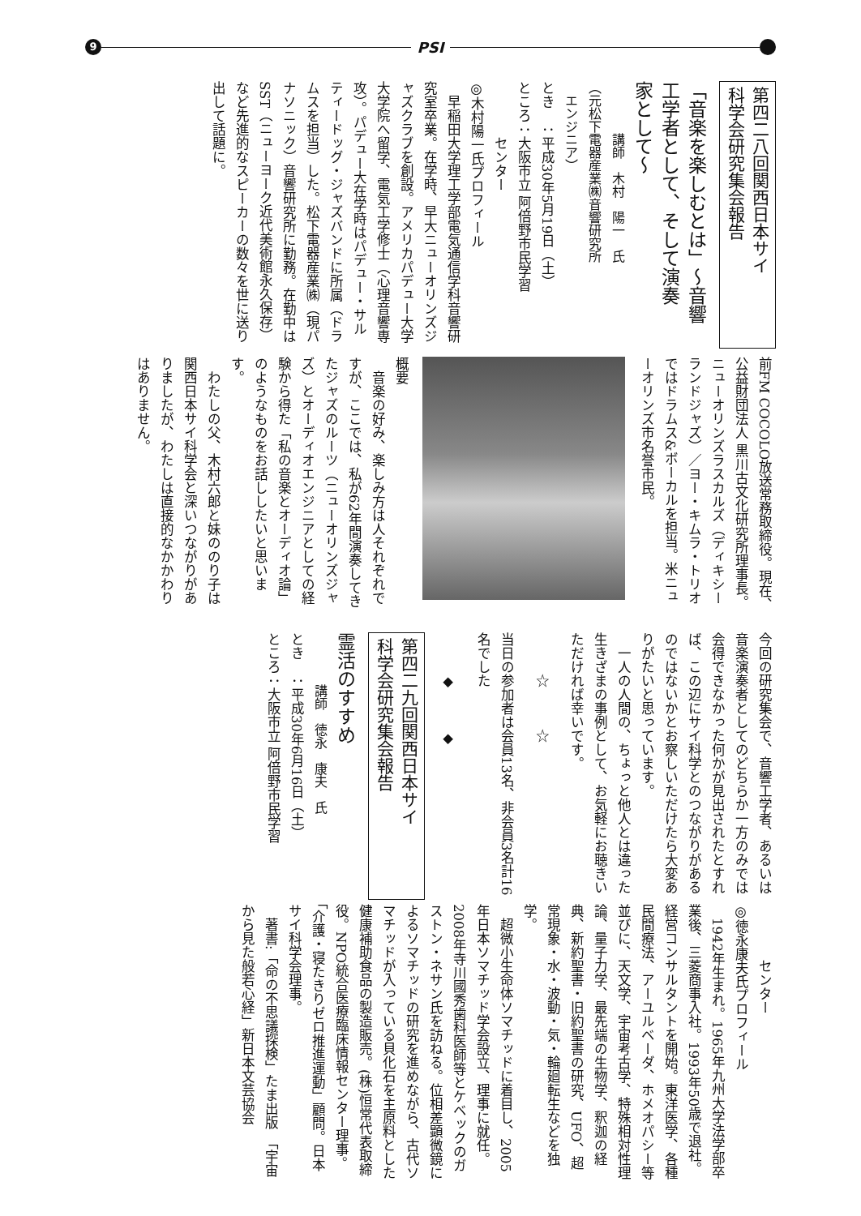9
PSI
第四二八回関西日本サイ
科学会研究集会報告
「音楽を楽しむとは」～音響
工学者として、そして演奏
家として～
　　　　講師　木村　陽一　氏
（元松下電器産業㈱音響研究所
　エンジニア）
とき　：平成30年5月19日（土）
ところ：大阪市立 阿倍野市民学習
　　　　センター
◎木村陽一氏プロフィール
　早稲田大学理工学部電気通信学科音響研究室卒業。在学時、早大ニューオリンズジャズクラブを創設。アメリカパデュー大学大学院へ留学、電気工学修士（心理音響専攻）。パデュー大在学時はパデュー・サルティードッグ・ジャズバンドに所属（ドラムスを担当）した。松下電器産業㈱（現パナソニック）音響研究所に勤務。在勤中はSST（ニューヨーク近代美術館永久保存）など先進的なスピーカーの数々を世に送り出して話題に。
前FM COCOLO放送常務取締役。現在、公益財団法人 黒川古文化研究所理事長。ニューオリンズラスカルズ（ディキシーランドジャズ）／ヨー・キムラ・トリオではドラムス&ボーカルを担当。米ニューオリンズ市名誉市民。
概要
　音楽の好み、楽しみ方は人それぞれですが、ここでは、私が62年間演奏してきたジャズのルーツ（ニューオリンズジャズ）とオーディオエンジニアとしての経験から得た「私の音楽とオーディオ論」のようなものをお話ししたいと思います。
　わたしの父、木村六郎と妹ののり子は関西日本サイ科学会と深いつながりがありましたが、わたしは直接的なかかわりはありません。
今回の研究集会で、音響工学者、あるいは音楽演奏者としてのどちらか一方のみでは会得できなかった何かが見出されたとすれば、この辺にサイ科学とのつながりがあるのではないかとお察しいただけたら大変ありがたいと思っています。
　一人の人間の、ちょっと他人とは違った生きざまの事例として、お気軽にお聴きいただければ幸いです。
　　　☆　　　☆
当日の参加者は会員13名、非会員3名計16名でした
　　　◆　　　◆
第四二九回関西日本サイ
科学会研究集会報告
霊活のすすめ
　　　　講師　徳永　康夫　氏
とき　：平成30年6月16日（土）
ところ：大阪市立 阿倍野市民学習
　　　　センター
◎徳永康夫氏プロフィール
　1942年生まれ。1965年九州大学法学部卒業後、三菱商事入社。1993年50歳で退社。経営コンサルタントを開始。東洋医学、各種民間療法、アーユルベーダ、ホメオパシー等並びに、天文学、宇宙考古学、特殊相対性理論、量子力学、最先端の生物学、釈迦の経典、新約聖書・旧約聖書の研究、UFO、超常現象・水・波動・気・輪廻転生などを独学。
　超微小生命体ソマチッドに着目し、2005年日本ソマチッド学会設立、理事に就任。2008年寺川國秀歯科医師等とケベックのガストン・ネサン氏を訪ねる。位相差顕微鏡によるソマチッドの研究を進めながら、古代ソマチッドが入っている貝化石を主原料とした健康補助食品の製造販売。(株)恒常代表取締役。NPO統合医療臨床情報センター理事。「介護・寝たきりゼロ推進運動」顧問。日本サイ科学会理事。
　著書:「命の不思議探検」たま出版　「宇宙から見た般若心経」新日本文芸協会